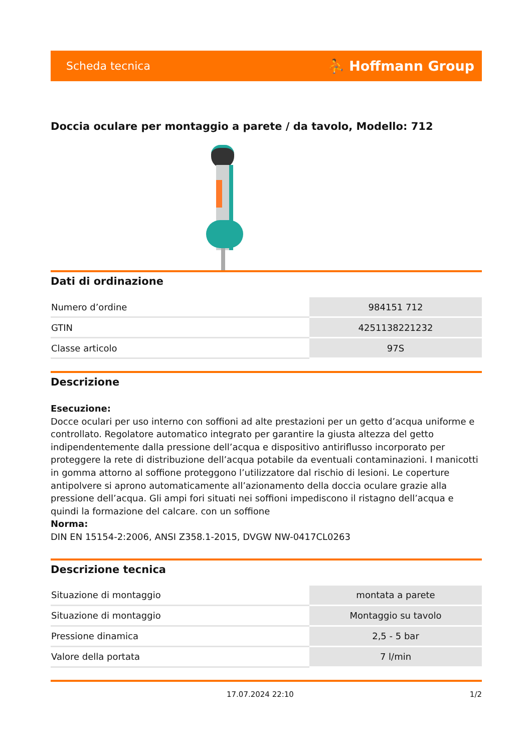Scheda tecnica ⛹ Hoffmann Group
Doccia oculare per montaggio a parete / da tavolo, Modello: 712
Dati di ordinazione
| Numero d’ordine | 984151 712 |
| GTIN | 4251138221232 |
| Classe articolo | 97S |
Descrizione
Esecuzione:
Docce oculari per uso interno con soffioni ad alte prestazioni per un getto d’acqua uniforme e controllato. Regolatore automatico integrato per garantire la giusta altezza del getto indipendentemente dalla pressione dell’acqua e dispositivo antiriflusso incorporato per proteggere la rete di distribuzione dell’acqua potabile da eventuali contaminazioni. I manicotti in gomma attorno al soffione proteggono l’utilizzatore dal rischio di lesioni. Le coperture antipolvere si aprono automaticamente all’azionamento della doccia oculare grazie alla pressione dell’acqua. Gli ampi fori situati nei soffioni impediscono il ristagno dell’acqua e quindi la formazione del calcare. con un soffione
Norma:
DIN EN 15154-2:2006, ANSI Z358.1-2015, DVGW NW-0417CL0263
Descrizione tecnica
| Situazione di montaggio | montata a parete |
| Situazione di montaggio | Montaggio su tavolo |
| Pressione dinamica | 2,5 - 5 bar |
| Valore della portata | 7 l/min |
17.07.2024 22:10 1/2